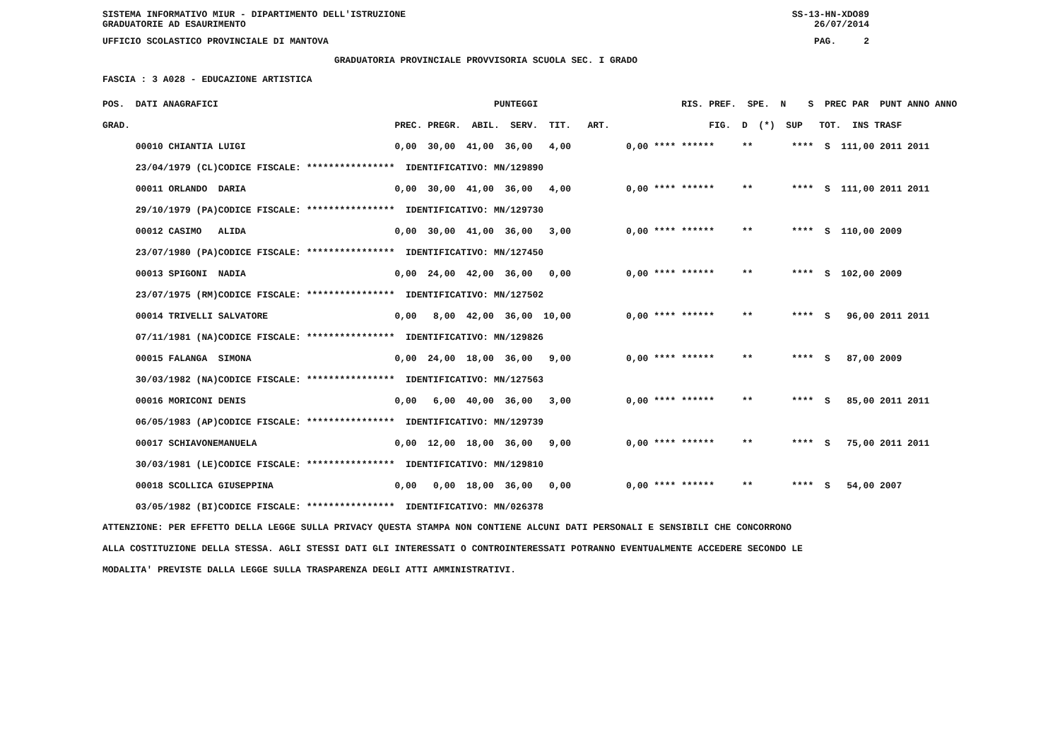SISTEMA INFORMATIVO MIUR - DIPARTIMENTO DELL'ISTRUZIONE SS-13-HN-XDO89
GRADUATORIE AD ESAURIMENTO 26/07/2014
UFFICIO SCOLASTICO PROVINCIALE DI MANTOVA PAG. 2
GRADUATORIA PROVINCIALE PROVVISORIA SCUOLA SEC. I GRADO
FASCIA : 3 A028 - EDUCAZIONE ARTISTICA
| POS. DATI ANAGRAFICI | | PUNTEGGI | RIS. PREF. SPE. N S PREC PAR PUNT ANNO ANNO |
| --- | --- | --- | --- |
| GRAD. | | PREC. PREGR. ABIL. SERV. TIT. ART. | FIG. D (*) SUP TOT. INS TRASF |
| 00010 CHIANTIA | LUIGI | 0,00 30,00 41,00 36,00 4,00 | 0,00 **** ****** ** **** S 111,00 2011 2011 |
| 23/04/1979 (CL) | CODICE FISCALE: **************** | IDENTIFICATIVO: MN/129890 | |
| 00011 ORLANDO | DARIA | 0,00 30,00 41,00 36,00 4,00 | 0,00 **** ****** ** **** S 111,00 2011 2011 |
| 29/10/1979 (PA) | CODICE FISCALE: **************** | IDENTIFICATIVO: MN/129730 | |
| 00012 CASIMO | ALIDA | 0,00 30,00 41,00 36,00 3,00 | 0,00 **** ****** ** **** S 110,00 2009 |
| 23/07/1980 (PA) | CODICE FISCALE: **************** | IDENTIFICATIVO: MN/127450 | |
| 00013 SPIGONI | NADIA | 0,00 24,00 42,00 36,00 0,00 | 0,00 **** ****** ** **** S 102,00 2009 |
| 23/07/1975 (RM) | CODICE FISCALE: **************** | IDENTIFICATIVO: MN/127502 | |
| 00014 TRIVELLI | SALVATORE | 0,00 8,00 42,00 36,00 10,00 | 0,00 **** ****** ** **** S 96,00 2011 2011 |
| 07/11/1981 (NA) | CODICE FISCALE: **************** | IDENTIFICATIVO: MN/129826 | |
| 00015 FALANGA | SIMONA | 0,00 24,00 18,00 36,00 9,00 | 0,00 **** ****** ** **** S 87,00 2009 |
| 30/03/1982 (NA) | CODICE FISCALE: **************** | IDENTIFICATIVO: MN/127563 | |
| 00016 MORICONI | DENIS | 0,00 6,00 40,00 36,00 3,00 | 0,00 **** ****** ** **** S 85,00 2011 2011 |
| 06/05/1983 (AP) | CODICE FISCALE: **************** | IDENTIFICATIVO: MN/129739 | |
| 00017 SCHIAVONE | MANUELA | 0,00 12,00 18,00 36,00 9,00 | 0,00 **** ****** ** **** S 75,00 2011 2011 |
| 30/03/1981 (LE) | CODICE FISCALE: **************** | IDENTIFICATIVO: MN/129810 | |
| 00018 SCOLLICA | GIUSEPPINA | 0,00 0,00 18,00 36,00 0,00 | 0,00 **** ****** ** **** S 54,00 2007 |
| 03/05/1982 (BI) | CODICE FISCALE: **************** | IDENTIFICATIVO: MN/026378 | |
ATTENZIONE: PER EFFETTO DELLA LEGGE SULLA PRIVACY QUESTA STAMPA NON CONTIENE ALCUNI DATI PERSONALI E SENSIBILI CHE CONCORRONO
ALLA COSTITUZIONE DELLA STESSA. AGLI STESSI DATI GLI INTERESSATI O CONTROINTERESSATI POTRANNO EVENTUALMENTE ACCEDERE SECONDO LE
MODALITA' PREVISTE DALLA LEGGE SULLA TRASPARENZA DEGLI ATTI AMMINISTRATIVI.